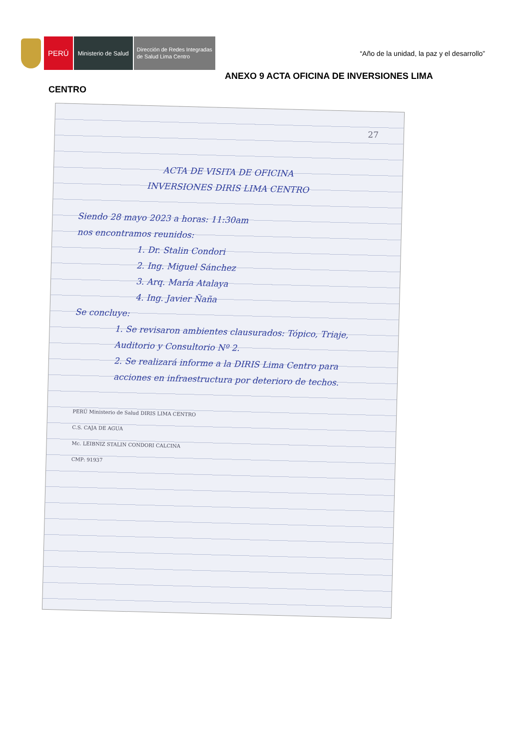PERÚ
Ministerio de Salud
Dirección de Redes Integradas
de Salud Lima Centro
“Año de la unidad, la paz y el desarrollo”
ANEXO 9 ACTA OFICINA DE INVERSIONES LIMA
CENTRO
27
ACTA DE VISITA DE OFICINA
INVERSIONES DIRIS LIMA CENTRO
Siendo 28 mayo 2023 a horas: 11:30am
nos encontramos reunidos:
1. Dr. Stalin Condori
2. Ing. Miguel Sánchez
3. Arq. María Atalaya
4. Ing. Javier Ñaña
Se concluye:
1. Se revisaron ambientes clausurados: Tópico, Triaje, Auditorio y Consultorio Nº 2.
2. Se realizará informe a la DIRIS Lima Centro para acciones en infraestructura por deterioro de techos.
PERÚ Ministerio de Salud DIRIS LIMA CENTRO
C.S. CAJA DE AGUA
Mc. LEIBNIZ STALIN CONDORI CALCINA
CMP: 91937